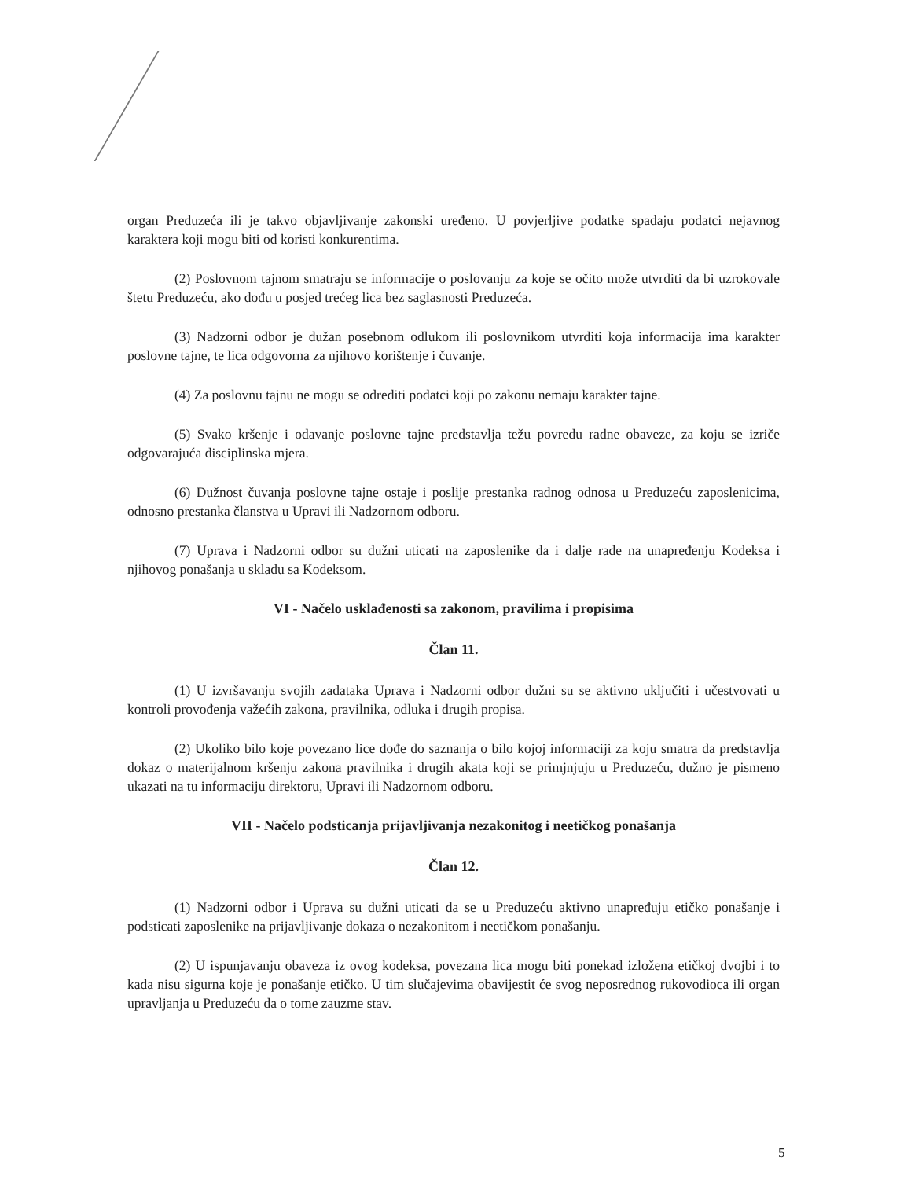organ Preduzeća ili je takvo objavljivanje zakonski uređeno. U povjerljive podatke spadaju podatci nejavnog karaktera koji mogu biti od koristi konkurentima.
(2) Poslovnom tajnom smatraju se informacije o poslovanju za koje se očito može utvrditi da bi uzrokovale štetu Preduzeću, ako dođu u posjed trećeg lica bez saglasnosti Preduzeća.
(3) Nadzorni odbor je dužan posebnom odlukom ili poslovnikom utvrditi koja informacija ima karakter poslovne tajne, te lica odgovorna za njihovo korištenje i čuvanje.
(4) Za poslovnu tajnu ne mogu se odrediti podatci koji po zakonu nemaju karakter tajne.
(5) Svako kršenje i odavanje poslovne tajne predstavlja težu povredu radne obaveze, za koju se izriče odgovarajuća disciplinska mjera.
(6) Dužnost čuvanja poslovne tajne ostaje i poslije prestanka radnog odnosa u Preduzeću zaposlenicima, odnosno prestanka članstva u Upravi ili Nadzornom odboru.
(7) Uprava i Nadzorni odbor su dužni uticati na zaposlenike da i dalje rade na unapređenju Kodeksa i njihovog ponašanja u skladu sa Kodeksom.
VI - Načelo usklađenosti sa zakonom, pravilima i propisima
Član 11.
(1) U izvršavanju svojih zadataka Uprava i Nadzorni odbor dužni su se aktivno uključiti i učestvovati u kontroli provođenja važećih zakona, pravilnika, odluka i drugih propisa.
(2) Ukoliko bilo koje povezano lice dođe do saznanja o bilo kojoj informaciji za koju smatra da predstavlja dokaz o materijalnom kršenju zakona pravilnika i drugih akata koji se primjnjuju u Preduzeću, dužno je pismeno ukazati na tu informaciju direktoru, Upravi ili Nadzornom odboru.
VII - Načelo podsticanja prijavljivanja nezakonitog i neetičkog ponašanja
Član 12.
(1) Nadzorni odbor i Uprava su dužni uticati da se u Preduzeću aktivno unapređuju etičko ponašanje i podsticati zaposlenike na prijavljivanje dokaza o nezakonitom i neetičkom ponašanju.
(2) U ispunjavanju obaveza iz ovog kodeksa, povezana lica mogu biti ponekad izložena etičkoj dvojbi i to kada nisu sigurna koje je ponašanje etičko. U tim slučajevima obavijestit će svog neposrednog rukovodioca ili organ upravljanja u Preduzeću da o tome zauzme stav.
5